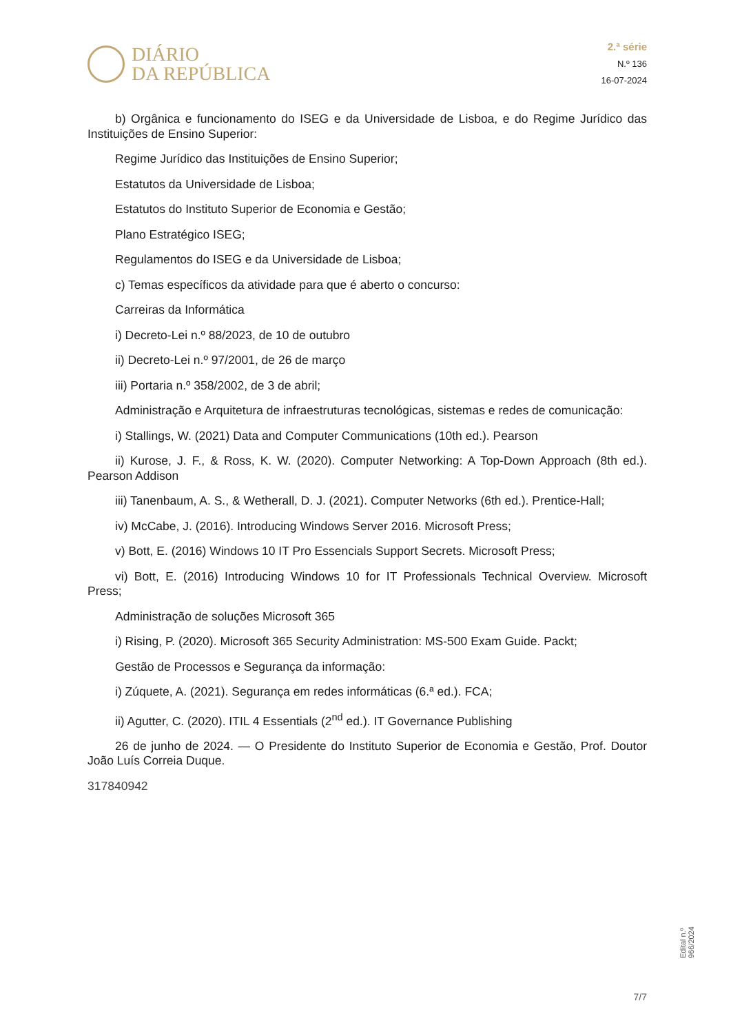DIÁRIO
DA REPÚBLICA
2.ª série
N.º 136
16-07-2024
b) Orgânica e funcionamento do ISEG e da Universidade de Lisboa, e do Regime Jurídico das Instituições de Ensino Superior:
Regime Jurídico das Instituições de Ensino Superior;
Estatutos da Universidade de Lisboa;
Estatutos do Instituto Superior de Economia e Gestão;
Plano Estratégico ISEG;
Regulamentos do ISEG e da Universidade de Lisboa;
c) Temas específicos da atividade para que é aberto o concurso:
Carreiras da Informática
i) Decreto-Lei n.º 88/2023, de 10 de outubro
ii) Decreto-Lei n.º 97/2001, de 26 de março
iii) Portaria n.º 358/2002, de 3 de abril;
Administração e Arquitetura de infraestruturas tecnológicas, sistemas e redes de comunicação:
i) Stallings, W. (2021) Data and Computer Communications (10th ed.). Pearson
ii) Kurose, J. F., & Ross, K. W. (2020). Computer Networking: A Top-Down Approach (8th ed.). Pearson Addison
iii) Tanenbaum, A. S., & Wetherall, D. J. (2021). Computer Networks (6th ed.). Prentice-Hall;
iv) McCabe, J. (2016). Introducing Windows Server 2016. Microsoft Press;
v) Bott, E. (2016) Windows 10 IT Pro Essencials Support Secrets. Microsoft Press;
vi) Bott, E. (2016) Introducing Windows 10 for IT Professionals Technical Overview. Microsoft Press;
Administração de soluções Microsoft 365
i) Rising, P. (2020). Microsoft 365 Security Administration: MS-500 Exam Guide. Packt;
Gestão de Processos e Segurança da informação:
i) Zúquete, A. (2021). Segurança em redes informáticas (6.ª ed.). FCA;
ii) Agutter, C. (2020). ITIL 4 Essentials (2<sup>nd</sup> ed.). IT Governance Publishing
26 de junho de 2024. — O Presidente do Instituto Superior de Economia e Gestão, Prof. Doutor João Luís Correia Duque.
317840942
Edital n.º 966/2024
7/7